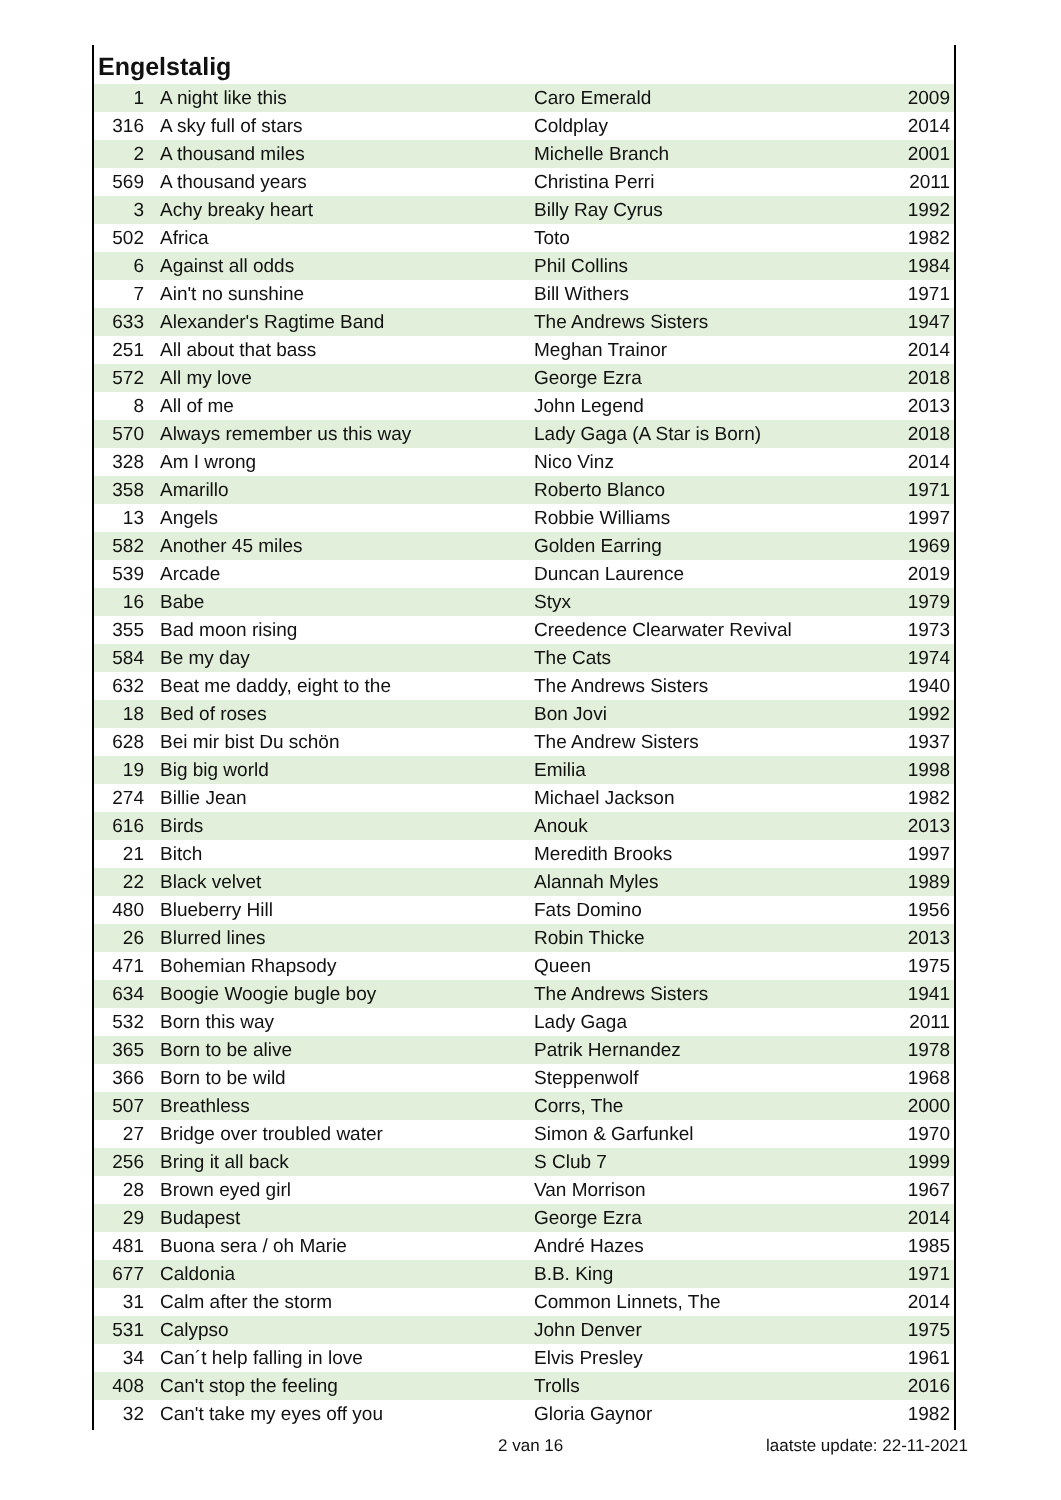Engelstalig
| 1 | A night like this | Caro Emerald | 2009 |
| 316 | A sky full of stars | Coldplay | 2014 |
| 2 | A thousand miles | Michelle Branch | 2001 |
| 569 | A thousand years | Christina Perri | 2011 |
| 3 | Achy breaky heart | Billy Ray Cyrus | 1992 |
| 502 | Africa | Toto | 1982 |
| 6 | Against all odds | Phil Collins | 1984 |
| 7 | Ain't no sunshine | Bill Withers | 1971 |
| 633 | Alexander's Ragtime Band | The Andrews Sisters | 1947 |
| 251 | All about that bass | Meghan Trainor | 2014 |
| 572 | All my love | George Ezra | 2018 |
| 8 | All of me | John Legend | 2013 |
| 570 | Always remember us this way | Lady Gaga (A Star is Born) | 2018 |
| 328 | Am I wrong | Nico Vinz | 2014 |
| 358 | Amarillo | Roberto Blanco | 1971 |
| 13 | Angels | Robbie Williams | 1997 |
| 582 | Another 45 miles | Golden Earring | 1969 |
| 539 | Arcade | Duncan Laurence | 2019 |
| 16 | Babe | Styx | 1979 |
| 355 | Bad moon rising | Creedence Clearwater Revival | 1973 |
| 584 | Be my day | The Cats | 1974 |
| 632 | Beat me daddy, eight to the | The Andrews Sisters | 1940 |
| 18 | Bed of roses | Bon Jovi | 1992 |
| 628 | Bei mir bist Du schön | The Andrew Sisters | 1937 |
| 19 | Big big world | Emilia | 1998 |
| 274 | Billie Jean | Michael Jackson | 1982 |
| 616 | Birds | Anouk | 2013 |
| 21 | Bitch | Meredith Brooks | 1997 |
| 22 | Black velvet | Alannah Myles | 1989 |
| 480 | Blueberry Hill | Fats Domino | 1956 |
| 26 | Blurred lines | Robin Thicke | 2013 |
| 471 | Bohemian Rhapsody | Queen | 1975 |
| 634 | Boogie Woogie bugle boy | The Andrews Sisters | 1941 |
| 532 | Born this way | Lady Gaga | 2011 |
| 365 | Born to be alive | Patrik Hernandez | 1978 |
| 366 | Born to be wild | Steppenwolf | 1968 |
| 507 | Breathless | Corrs, The | 2000 |
| 27 | Bridge over troubled water | Simon & Garfunkel | 1970 |
| 256 | Bring it all back | S Club 7 | 1999 |
| 28 | Brown eyed girl | Van Morrison | 1967 |
| 29 | Budapest | George Ezra | 2014 |
| 481 | Buona sera / oh Marie | André Hazes | 1985 |
| 677 | Caldonia | B.B. King | 1971 |
| 31 | Calm after the storm | Common Linnets, The | 2014 |
| 531 | Calypso | John Denver | 1975 |
| 34 | Can´t help falling in love | Elvis Presley | 1961 |
| 408 | Can't stop the feeling | Trolls | 2016 |
| 32 | Can't take my eyes off you | Gloria Gaynor | 1982 |
2 van 16 laatste update: 22-11-2021